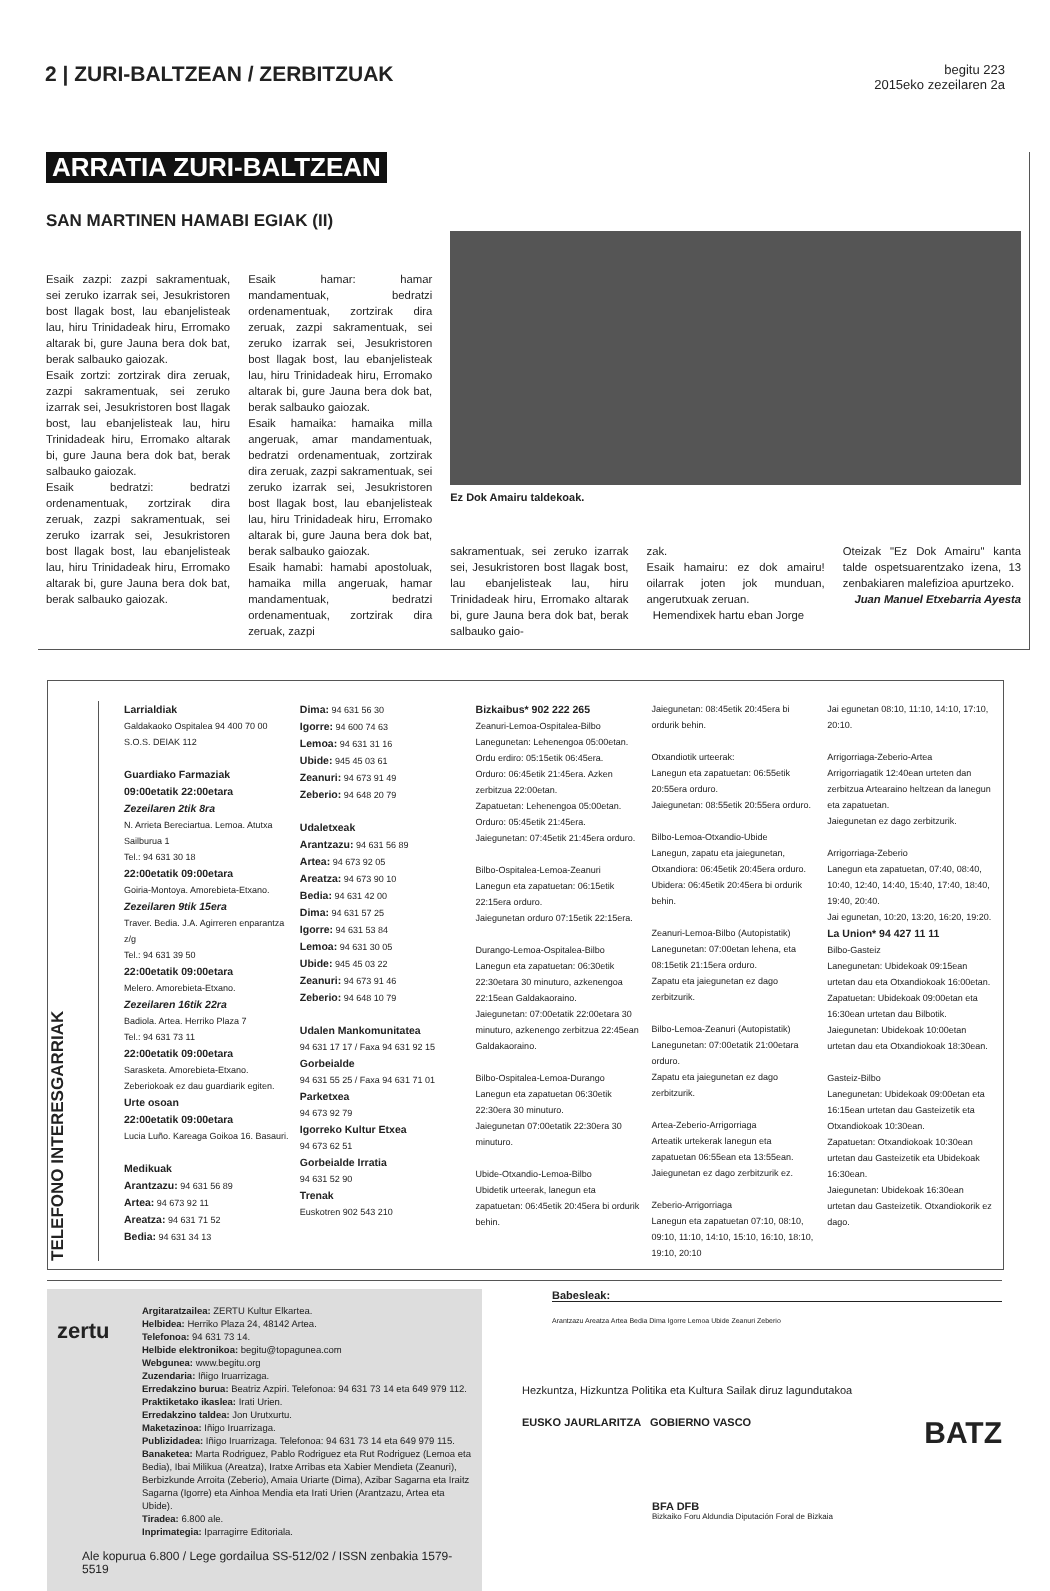2 | ZURI-BALTZEAN / ZERBITZUAK
begitu 223
2015eko zezeilaren 2a
ARRATIA ZURI-BALTZEAN
SAN MARTINEN HAMABI EGIAK (II)
Esaik zazpi: zazpi sakramentuak, sei zeruko izarrak sei, Jesukristoren bost llagak bost, lau ebanjelisteak lau, hiru Trinidadeak hiru, Erromako altarak bi, gure Jauna bera dok bat, berak salbauko gaiozak.
Esaik zortzi: zortzirak dira zeruak, zazpi sakramentuak, sei zeruko izarrak sei, Jesukristoren bost llagak bost, lau ebanjelisteak lau, hiru Trinidadeak hiru, Erromako altarak bi, gure Jauna bera dok bat, berak salbauko gaiozak.
Esaik bedratzi: bedratzi ordenamentuak, zortzirak dira zeruak, zazpi sakramentuak, sei zeruko izarrak sei, Jesukristoren bost llagak bost, lau ebanjelisteak lau, hiru Trinidadeak hiru, Erromako altarak bi, gure Jauna bera dok bat, berak salbauko gaiozak.
Esaik hamar: hamar mandamentuak, bedratzi ordenamentuak, zortzirak dira zeruak, zazpi sakramentuak, sei zeruko izarrak sei, Jesukristoren bost llagak bost, lau ebanjelisteak lau, hiru Trinidadeak hiru, Erromako altarak bi, gure Jauna bera dok bat, berak salbauko gaiozak.
Esaik hamaika: hamaika milla angeruak, amar mandamentuak, bedratzi ordenamentuak, zortzirak dira zeruak, zazpi sakramentuak, sei zeruko izarrak sei, Jesukristoren bost llagak bost, lau ebanjelisteak lau, hiru Trinidadeak hiru, Erromako altarak bi, gure Jauna bera dok bat, berak salbauko gaiozak.
Esaik hamabi: hamabi apostoluak, hamaika milla angeruak, hamar mandamentuak, bedratzi ordenamentuak, zortzirak dira zeruak, zazpi
Ez Dok Amairu taldekoak.
sakramentuak, sei zeruko izarrak sei, Jesukristoren bost llagak bost, lau ebanjelisteak lau, hiru Trinidadeak hiru, Erromako altarak bi, gure Jauna bera dok bat, berak salbauko gaio-
zak.
Esaik hamairu: ez dok amairu! oilarrak joten jok munduan, angerutxuak zeruan.
Hemendixek hartu eban Jorge
Oteizak "Ez Dok Amairu" kanta talde ospetsuarentzako izena, 13 zenbakiaren malefizioa apurtzeko.
Juan Manuel Etxebarria Ayesta
TELEFONO INTERESGARRIAK
Larrialdiak
Galdakaoko Ospitalea 94 400 70 00
S.O.S. DEIAK 112
Guardiako Farmaziak
09:00etatik 22:00etara
Zezeilaren 2tik 8ra
N. Arrieta Bereciartua. Lemoa. Atutxa Sailburua 1
Tel.: 94 631 30 18
22:00etatik 09:00etara
Goiria-Montoya. Amorebieta-Etxano.
Zezeilaren 9tik 15era
Traver. Bedia. J.A. Agirreren enparantza z/g
Tel.: 94 631 39 50
22:00etatik 09:00etara
Melero. Amorebieta-Etxano.
Zezeilaren 16tik 22ra
Badiola. Artea. Herriko Plaza 7
Tel.: 94 631 73 11
22:00etatik 09:00etara
Sarasketa. Amorebieta-Etxano.
Zeberiokoak ez dau guardiarik egiten.
Urte osoan
22:00etatik 09:00etara
Lucia Luño. Kareaga Goikoa 16. Basauri.
Medikuak
Arantzazu: 94 631 56 89
Artea: 94 673 92 11
Areatza: 94 631 71 52
Bedia: 94 631 34 13
Dima: 94 631 56 30
Igorre: 94 600 74 63
Lemoa: 94 631 31 16
Ubide: 945 45 03 61
Zeanuri: 94 673 91 49
Zeberio: 94 648 20 79
Udaletxeak
Arantzazu: 94 631 56 89
Artea: 94 673 92 05
Areatza: 94 673 90 10
Bedia: 94 631 42 00
Dima: 94 631 57 25
Igorre: 94 631 53 84
Lemoa: 94 631 30 05
Ubide: 945 45 03 22
Zeanuri: 94 673 91 46
Zeberio: 94 648 10 79
Udalen Mankomunitatea
94 631 17 17 / Faxa 94 631 92 15
Gorbeialde
94 631 55 25 / Faxa 94 631 71 01
Parketxea
94 673 92 79
Igorreko Kultur Etxea
94 673 62 51
Gorbeialde Irratia
94 631 52 90
Trenak
Euskotren 902 543 210
Bizkaibus* 902 222 265
Zeanuri-Lemoa-Ospitalea-Bilbo
Lanegunetan: Lehenengoa 05:00etan.
Ordu erdiro: 05:15etik 06:45era.
Orduro: 06:45etik 21:45era. Azken zerbitzua 22:00etan.
Zapatuetan: Lehenengoa 05:00etan.
Orduro: 05:45etik 21:45era.
Jaiegunetan: 07:45etik 21:45era orduro.
Bilbo-Ospitalea-Lemoa-Zeanuri
Lanegun eta zapatuetan: 06:15etik 22:15era orduro.
Jaiegunetan orduro 07:15etik 22:15era.
Durango-Lemoa-Ospitalea-Bilbo
Lanegun eta zapatuetan: 06:30etik 22:30etara 30 minuturo, azkenengoa 22:15ean Galdakaoraino.
Jaiegunetan: 07:00etatik 22:00etara 30 minuturo, azkenengo zerbitzua 22:45ean Galdakaoraino.
Bilbo-Ospitalea-Lemoa-Durango
Lanegun eta zapatuetan 06:30etik 22:30era 30 minuturo.
Jaiegunetan 07:00etatik 22:30era 30 minuturo.
Ubide-Otxandio-Lemoa-Bilbo
Ubidetik urteerak, lanegun eta zapatuetan: 06:45etik 20:45era bi ordurik behin.
Jaiegunetan: 08:45etik 20:45era bi ordurik behin.
Otxandiotik urteerak:
Lanegun eta zapatuetan: 06:55etik 20:55era orduro.
Jaiegunetan: 08:55etik 20:55era orduro.
Bilbo-Lemoa-Otxandio-Ubide
Lanegun, zapatu eta jaiegunetan,
Otxandiora: 06:45etik 20:45era orduro.
Ubidera: 06:45etik 20:45era bi ordurik behin.
Zeanuri-Lemoa-Bilbo (Autopistatik)
Lanegunetan: 07:00etan lehena, eta 08:15etik 21:15era orduro.
Zapatu eta jaiegunetan ez dago zerbitzurik.
Bilbo-Lemoa-Zeanuri (Autopistatik)
Lanegunetan: 07:00etatik 21:00etara orduro.
Zapatu eta jaiegunetan ez dago zerbitzurik.
Artea-Zeberio-Arrigorriaga
Arteatik urtekerak lanegun eta zapatuetan 06:55ean eta 13:55ean.
Jaiegunetan ez dago zerbitzurik ez.
Zeberio-Arrigorriaga
Lanegun eta zapatuetan 07:10, 08:10, 09:10, 11:10, 14:10, 15:10, 16:10, 18:10, 19:10, 20:10
Jai egunetan 08:10, 11:10, 14:10, 17:10, 20:10.
Arrigorriaga-Zeberio-Artea
Arrigorriagatik 12:40ean urteten dan zerbitzua Artearaino heltzean da lanegun eta zapatuetan.
Jaiegunetan ez dago zerbitzurik.
Arrigorriaga-Zeberio
Lanegun eta zapatuetan, 07:40, 08:40, 10:40, 12:40, 14:40, 15:40, 17:40, 18:40, 19:40, 20:40.
Jai egunetan, 10:20, 13:20, 16:20, 19:20.
La Union* 94 427 11 11
Bilbo-Gasteiz
Lanegunetan: Ubidekoak 09:15ean urtetan dau eta Otxandiokoak 16:00etan.
Zapatuetan: Ubidekoak 09:00etan eta 16:30ean urtetan dau Bilbotik.
Jaiegunetan: Ubidekoak 10:00etan urtetan dau eta Otxandiokoak 18:30ean.
Gasteiz-Bilbo
Lanegunetan: Ubidekoak 09:00etan eta 16:15ean urtetan dau Gasteizetik eta Otxandiokoak 10:30ean.
Zapatuetan: Otxandiokoak 10:30ean urtetan dau Gasteizetik eta Ubidekoak 16:30ean.
Jaiegunetan: Ubidekoak 16:30ean urtetan dau Gasteizetik. Otxandiokorik ez dago.
zertu
Argitaratzailea: ZERTU Kultur Elkartea.
Helbidea: Herriko Plaza 24, 48142 Artea.
Telefonoa: 94 631 73 14.
Helbide elektronikoa: begitu@topagunea.com
Webgunea: www.begitu.org
Zuzendaria: Iñigo Iruarrizaga.
Erredakzino burua: Beatriz Azpiri. Telefonoa: 94 631 73 14 eta 649 979 112.
Praktiketako ikaslea: Irati Urien.
Erredakzino taldea: Jon Urutxurtu.
Maketazinoa: Iñigo Iruarrizaga.
Publizidadea: Iñigo Iruarrizaga. Telefonoa: 94 631 73 14 eta 649 979 115.
Banaketea: Marta Rodriguez, Pablo Rodriguez eta Rut Rodriguez (Lemoa eta Bedia), Ibai Milikua (Areatza), Iratxe Arribas eta Xabier Mendieta (Zeanuri), Berbizkunde Arroita (Zeberio), Amaia Uriarte (Dima), Azibar Sagarna eta Iraitz Sagarna (Igorre) eta Ainhoa Mendia eta Irati Urien (Arantzazu, Artea eta Ubide).
Tiradea: 6.800 ale.
Inprimategia: Iparragirre Editoriala.
Ale kopurua 6.800 / Lege gordailua SS-512/02 / ISSN zenbakia 1579-5519
Babesleak:
Arantzazu Areatza Artea Bedia Dima Igorre Lemoa Ubide Zeanuri Zeberio
Hezkuntza, Hizkuntza Politika eta Kultura Sailak diruz lagundutakoa
EUSKO JAURLARITZA GOBIERNO VASCO BATZ
BFA DFB
Bizkaiko Foru Aldundia Diputación Foral de Bizkaia